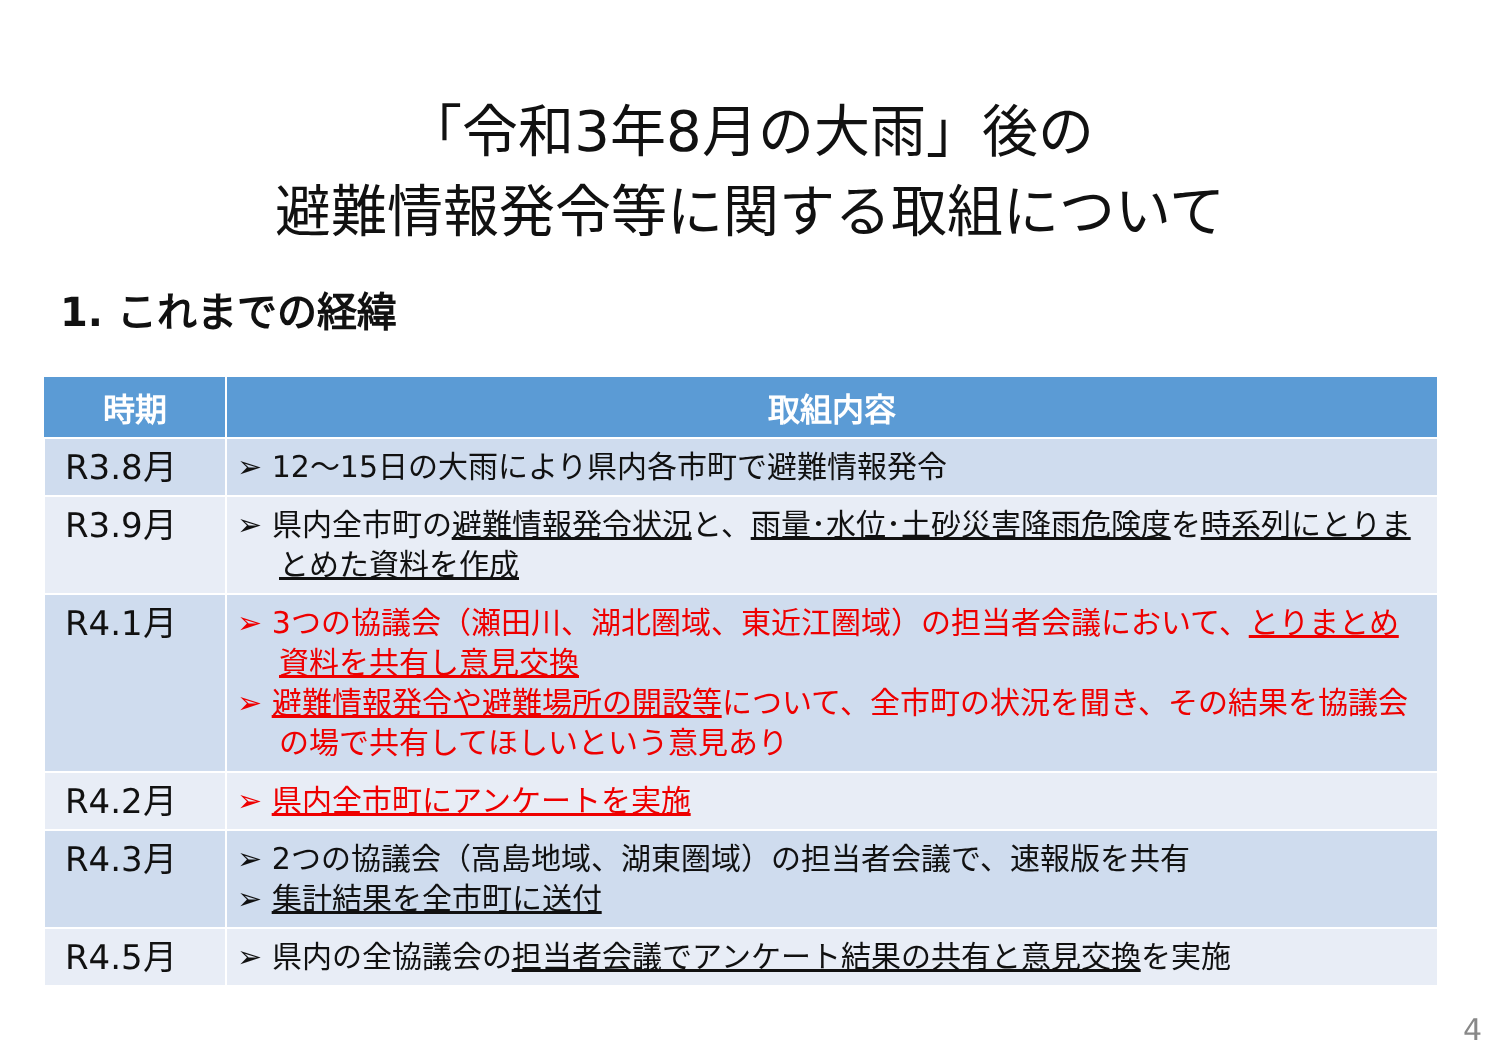「令和3年8月の大雨」後の
避難情報発令等に関する取組について
1. これまでの経緯
| 時期 | 取組内容 |
| --- | --- |
| R3.8月 | ➢ 12～15日の大雨により県内各市町で避難情報発令 |
| R3.9月 | ➢ 県内全市町の 避難情報発令状況 と、 雨量･水位･土砂災害降雨危険度 を 時系列にとりまとめた資料を作成 |
| R4.1月 | ➢ 3つの協議会（瀬田川、湖北圏域、東近江圏域）の担当者会議において、 とりまとめ資料を共有し意見交換 ➢ 避難情報発令や避難場所の開設等 について、全市町の状況を聞き、その結果を協議会の場で共有してほしいという意見あり |
| R4.2月 | ➢ 県内全市町にアンケートを実施 |
| R4.3月 | ➢ 2つの協議会（高島地域、湖東圏域）の担当者会議で、速報版を共有 ➢ 集計結果を全市町に送付 |
| R4.5月 | ➢ 県内の全協議会の 担当者会議でアンケート結果の共有と意見交換 を実施 |
4